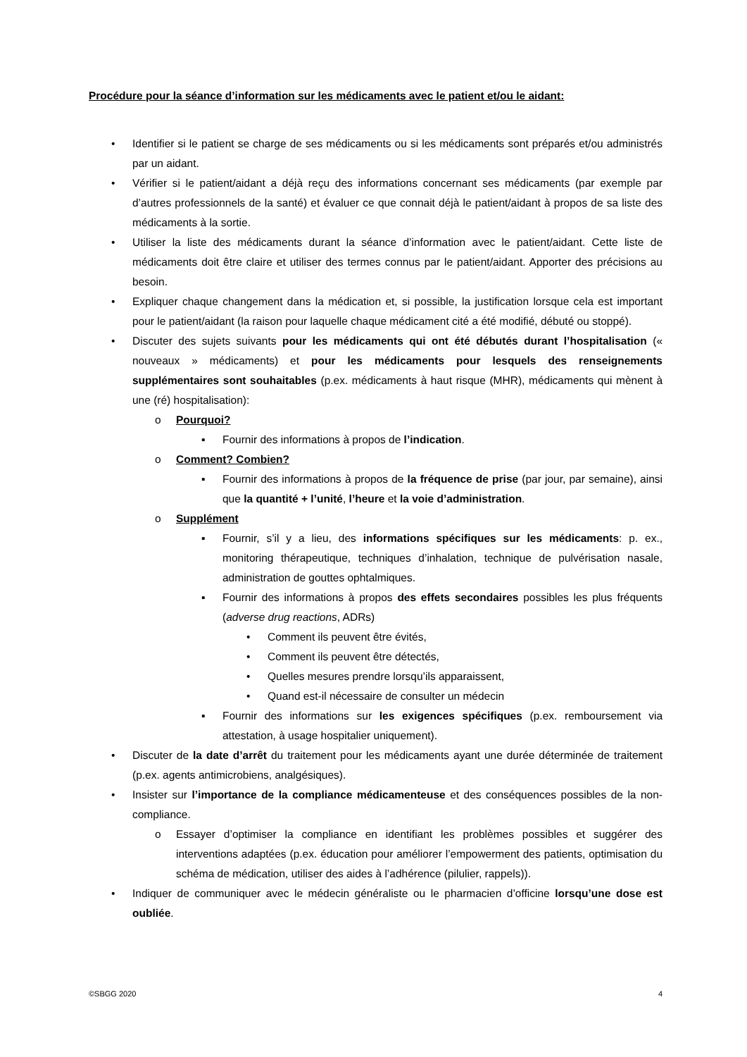Procédure pour la séance d’information sur les médicaments avec le patient et/ou le aidant:
• Identifier si le patient se charge de ses médicaments ou si les médicaments sont préparés et/ou administrés par un aidant.
• Vérifier si le patient/aidant a déjà reçu des informations concernant ses médicaments (par exemple par d’autres professionnels de la santé) et évaluer ce que connait déjà le patient/aidant à propos de sa liste des médicaments à la sortie.
• Utiliser la liste des médicaments durant la séance d’information avec le patient/aidant. Cette liste de médicaments doit être claire et utiliser des termes connus par le patient/aidant. Apporter des précisions au besoin.
• Expliquer chaque changement dans la médication et, si possible, la justification lorsque cela est important pour le patient/aidant (la raison pour laquelle chaque médicament cité a été modifié, débuté ou stoppé).
• Discuter des sujets suivants pour les médicaments qui ont été débutés durant l’hospitalisation (« nouveaux » médicaments) et pour les médicaments pour lesquels des renseignements supplémentaires sont souhaitables (p.ex. médicaments à haut risque (MHR), médicaments qui mènent à une (ré) hospitalisation):
o Pourquoi?
▪ Fournir des informations à propos de l’indication.
o Comment? Combien?
▪ Fournir des informations à propos de la fréquence de prise (par jour, par semaine), ainsi que la quantité + l’unité, l’heure et la voie d’administration.
o Supplément
▪ Fournir, s’il y a lieu, des informations spécifiques sur les médicaments: p. ex., monitoring thérapeutique, techniques d’inhalation, technique de pulvérisation nasale, administration de gouttes ophtalmiques.
▪ Fournir des informations à propos des effets secondaires possibles les plus fréquents (adverse drug reactions, ADRs)
• Comment ils peuvent être évités,
• Comment ils peuvent être détectés,
• Quelles mesures prendre lorsqu’ils apparaissent,
• Quand est-il nécessaire de consulter un médecin
▪ Fournir des informations sur les exigences spécifiques (p.ex. remboursement via attestation, à usage hospitalier uniquement).
• Discuter de la date d’arrêt du traitement pour les médicaments ayant une durée déterminée de traitement (p.ex. agents antimicrobiens, analgésiques).
• Insister sur l’importance de la compliance médicamenteuse et des conséquences possibles de la non-compliance.
o Essayer d’optimiser la compliance en identifiant les problèmes possibles et suggérer des interventions adaptées (p.ex. éducation pour améliorer l’empowerment des patients, optimisation du schéma de médication, utiliser des aides à l’adhérence (pilulier, rappels)).
• Indiquer de communiquer avec le médecin généraliste ou le pharmacien d’officine lorsqu’une dose est oubliée.
©SBGG 2020 4